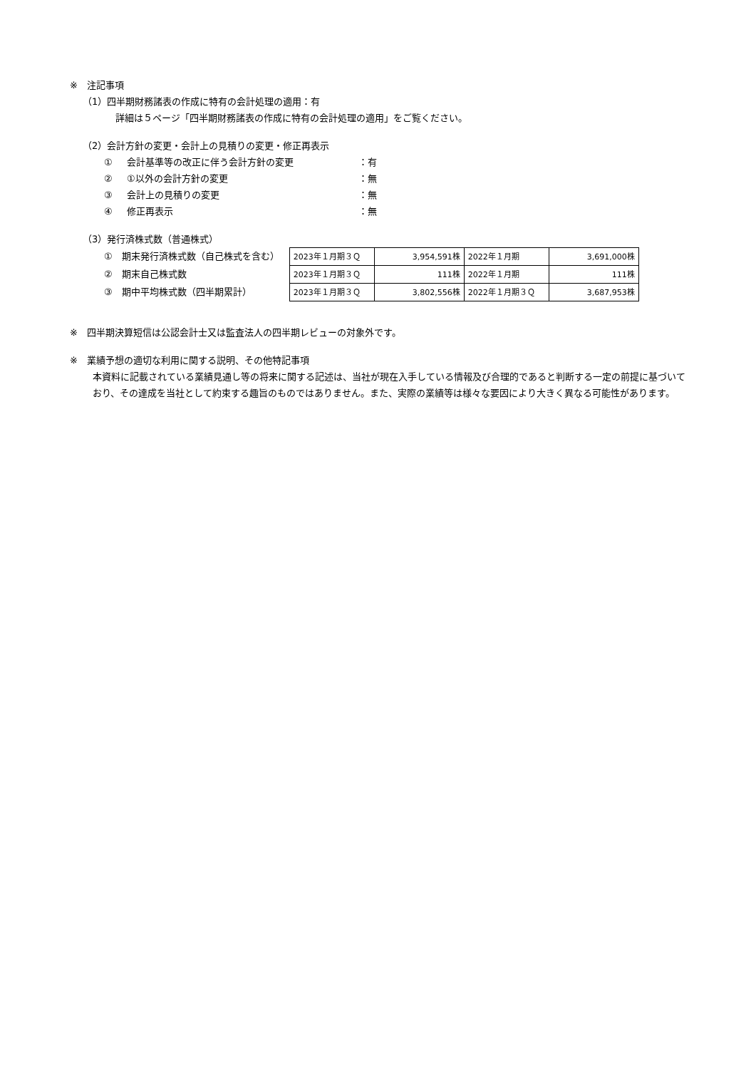※　注記事項
（1）四半期財務諸表の作成に特有の会計処理の適用：有
詳細は５ページ「四半期財務諸表の作成に特有の会計処理の適用」をご覧ください。
（2）会計方針の変更・会計上の見積りの変更・修正再表示
① 会計基準等の改正に伴う会計方針の変更 ：有
② ①以外の会計方針の変更 ：無
③ 会計上の見積りの変更 ：無
④ 修正再表示 ：無
（3）発行済株式数（普通株式）
①　期末発行済株式数（自己株式を含む）
②　期末自己株式数
③　期中平均株式数（四半期累計）
| 2023年１月期３Ｑ | 3,954,591株 | 2022年１月期 | 3,691,000株 |
| 2023年１月期３Ｑ | 111株 | 2022年１月期 | 111株 |
| 2023年１月期３Ｑ | 3,802,556株 | 2022年１月期３Ｑ | 3,687,953株 |
※　四半期決算短信は公認会計士又は監査法人の四半期レビューの対象外です。
※　業績予想の適切な利用に関する説明、その他特記事項
本資料に記載されている業績見通し等の将来に関する記述は、当社が現在入手している情報及び合理的であると判断する一定の前提に基づいており、その達成を当社として約束する趣旨のものではありません。また、実際の業績等は様々な要因により大きく異なる可能性があります。